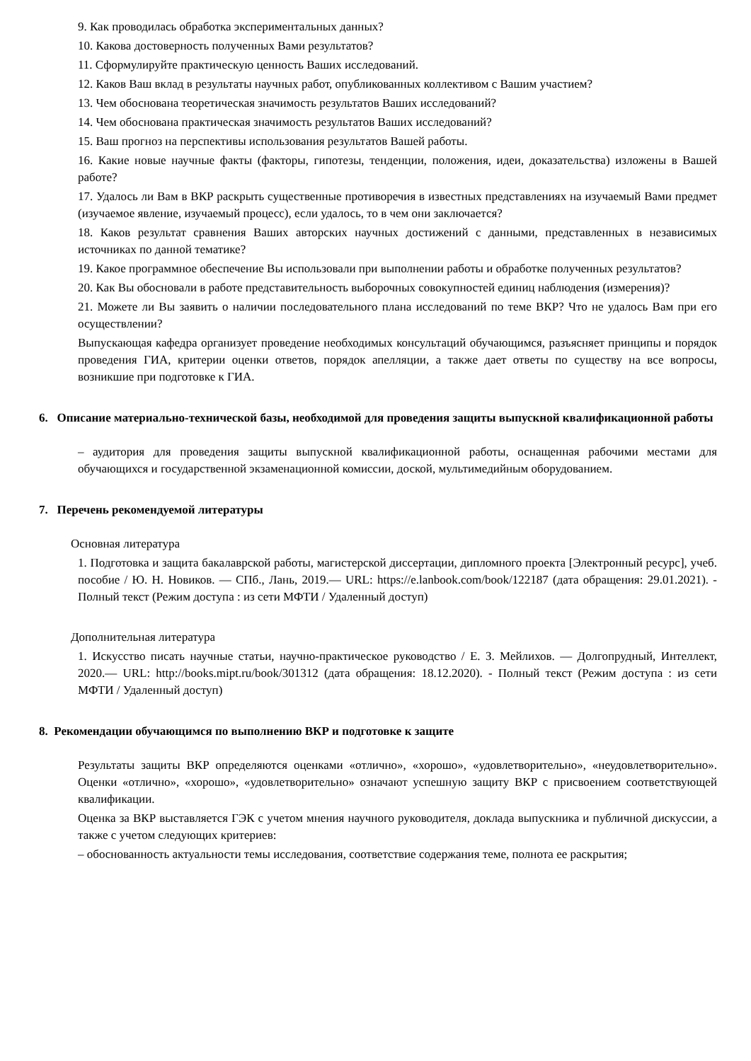9. Как проводилась обработка экспериментальных данных?
10. Какова достоверность полученных Вами результатов?
11. Сформулируйте практическую ценность Ваших исследований.
12. Каков Ваш вклад в результаты научных работ, опубликованных коллективом с Вашим участием?
13. Чем обоснована теоретическая значимость результатов Ваших исследований?
14. Чем обоснована практическая значимость результатов Ваших исследований?
15. Ваш прогноз на перспективы использования результатов Вашей работы.
16. Какие новые научные факты (факторы, гипотезы, тенденции, положения, идеи, доказательства) изложены в Вашей работе?
17. Удалось ли Вам в ВКР раскрыть существенные противоречия в известных представлениях на изучаемый Вами предмет (изучаемое явление, изучаемый процесс), если удалось, то в чем они заключается?
18. Каков результат сравнения Ваших авторских научных достижений с данными, представленных в независимых источниках по данной тематике?
19. Какое программное обеспечение Вы использовали при выполнении работы и обработке полученных результатов?
20. Как Вы обосновали в работе представительность выборочных совокупностей единиц наблюдения (измерения)?
21. Можете ли Вы заявить о наличии последовательного плана исследований по теме ВКР? Что не удалось Вам при его осуществлении?
Выпускающая кафедра организует проведение необходимых консультаций обучающимся, разъясняет принципы и порядок проведения ГИА, критерии оценки ответов, порядок апелляции, а также дает ответы по существу на все вопросы, возникшие при подготовке к ГИА.
6. Описание материально-технической базы, необходимой для проведения защиты выпускной квалификационной работы
– аудитория для проведения защиты выпускной квалификационной работы, оснащенная рабочими местами для обучающихся и государственной экзаменационной комиссии, доской, мультимедийным оборудованием.
7. Перечень рекомендуемой литературы
Основная литература
1. Подготовка и защита бакалаврской работы, магистерской диссертации, дипломного проекта [Электронный ресурс], учеб. пособие / Ю. Н. Новиков. — СПб., Лань, 2019.— URL: https://e.lanbook.com/book/122187 (дата обращения: 29.01.2021). - Полный текст (Режим доступа : из сети МФТИ / Удаленный доступ)
Дополнительная литература
1. Искусство писать научные статьи, научно-практическое руководство / Е. З. Мейлихов. — Долгопрудный, Интеллект, 2020.— URL: http://books.mipt.ru/book/301312 (дата обращения: 18.12.2020). - Полный текст (Режим доступа : из сети МФТИ / Удаленный доступ)
8. Рекомендации обучающимся по выполнению ВКР и подготовке к защите
Результаты защиты ВКР определяются оценками «отлично», «хорошо», «удовлетворительно», «неудовлетворительно». Оценки «отлично», «хорошо», «удовлетворительно» означают успешную защиту ВКР с присвоением соответствующей квалификации.
Оценка за ВКР выставляется ГЭК с учетом мнения научного руководителя, доклада выпускника и публичной дискуссии, а также с учетом следующих критериев:
– обоснованность актуальности темы исследования, соответствие содержания теме, полнота ее раскрытия;